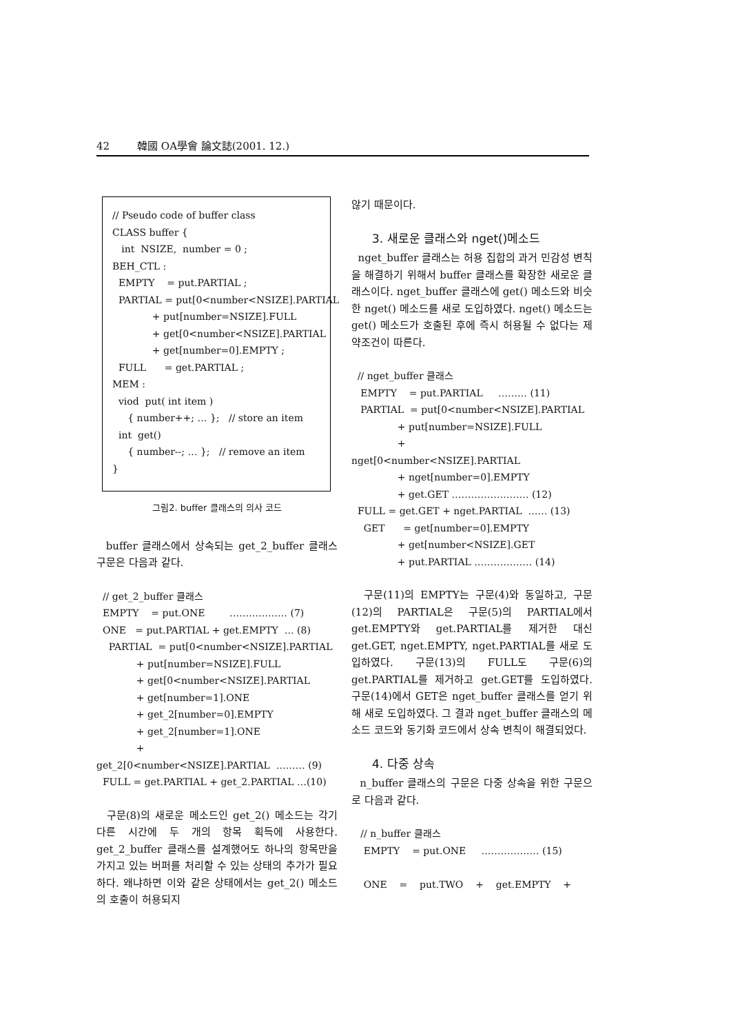42 韓國 OA學會 論文誌(2001. 12.)
// Pseudo code of buffer class
CLASS buffer {
   int  NSIZE,  number = 0 ;
BEH_CTL :
  EMPTY    = put.PARTIAL ;
  PARTIAL = put[0<number<NSIZE].PARTIAL
             + put[number=NSIZE].FULL
             + get[0<number<NSIZE].PARTIAL
             + get[number=0].EMPTY ;
  FULL      = get.PARTIAL ;
MEM :
  viod  put( int item )
     { number++; … };   // store an item
  int  get()
     { number--; … };   // remove an item
}
그림2. buffer 클래스의 의사 코드
buffer 클래스에서 상속되는 get_2_buffer 클래스 구문은 다음과 같다.
  // get_2_buffer 클래스
  EMPTY    = put.ONE        ……………… (7)
  ONE   = put.PARTIAL + get.EMPTY  … (8)
    PARTIAL  = put[0<number<NSIZE].PARTIAL
             + put[number=NSIZE].FULL
             + get[0<number<NSIZE].PARTIAL
             + get[number=1].ONE
             + get_2[number=0].EMPTY
             + get_2[number=1].ONE
             +
get_2[0<number<NSIZE].PARTIAL  ……… (9)
  FULL = get.PARTIAL + get_2.PARTIAL …(10)
구문(8)의 새로운 메소드인 get_2() 메소드는 각기 다른 시간에 두 개의 항목 획득에 사용한다. get_2_buffer 클래스를 설계했어도 하나의 항목만을 가지고 있는 버퍼를 처리할 수 있는 상태의 추가가 필요하다. 왜냐하면 이와 같은 상태에서는 get_2() 메소드의 호출이 허용되지
않기 때문이다.
3. 새로운 클래스와 nget()메소드
nget_buffer 클래스는 허용 집합의 과거 민감성 변칙을 해결하기 위해서 buffer 클래스를 확장한 새로운 클래스이다. nget_buffer 클래스에 get() 메소드와 비슷한 nget() 메소드를 새로 도입하였다. nget() 메소드는 get() 메소드가 호출된 후에 즉시 허용될 수 없다는 제약조건이 따른다.
  // nget_buffer 클래스
   EMPTY    = put.PARTIAL     ……… (11)
   PARTIAL  = put[0<number<NSIZE].PARTIAL
               + put[number=NSIZE].FULL
               +
nget[0<number<NSIZE].PARTIAL
               + nget[number=0].EMPTY
               + get.GET …………………… (12)
  FULL = get.GET + nget.PARTIAL  …… (13)
    GET      = get[number=0].EMPTY
               + get[number<NSIZE].GET
               + put.PARTIAL ……………… (14)
구문(11)의 EMPTY는 구문(4)와 동일하고, 구문(12)의 PARTIAL은 구문(5)의 PARTIAL에서 get.EMPTY와 get.PARTIAL를 제거한 대신 get.GET, nget.EMPTY, nget.PARTIAL를 새로 도입하였다. 구문(13)의 FULL도 구문(6)의 get.PARTIAL를 제거하고 get.GET를 도입하였다. 구문(14)에서 GET은 nget_buffer 클래스를 얻기 위해 새로 도입하였다. 그 결과 nget_buffer 클래스의 메소드 코드와 동기화 코드에서 상속 변칙이 해결되었다.
4. 다중 상속
n_buffer 클래스의 구문은 다중 상속을 위한 구문으로 다음과 같다.
   // n_buffer 클래스
    EMPTY    = put.ONE     ……………… (15)

    ONE    =    put.TWO    +    get.EMPTY    +